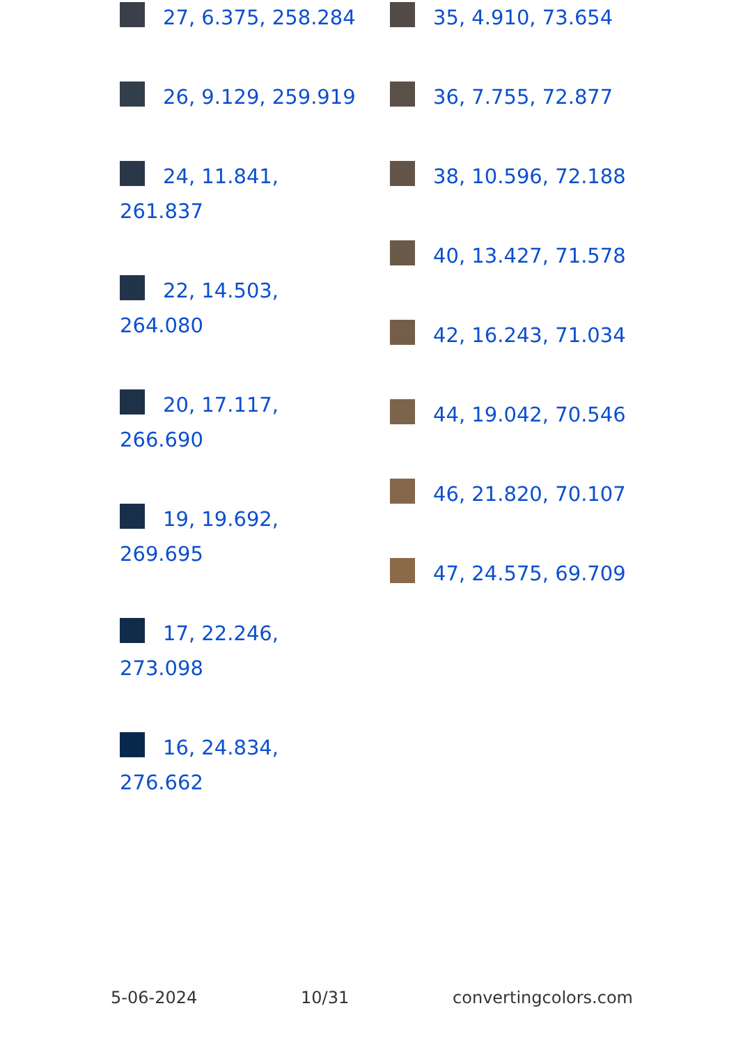27, 6.375, 258.284
26, 9.129, 259.919
24, 11.841, 261.837
22, 14.503, 264.080
20, 17.117, 266.690
19, 19.692, 269.695
17, 22.246, 273.098
16, 24.834, 276.662
35, 4.910, 73.654
36, 7.755, 72.877
38, 10.596, 72.188
40, 13.427, 71.578
42, 16.243, 71.034
44, 19.042, 70.546
46, 21.820, 70.107
47, 24.575, 69.709
5-06-2024 10/31 convertingcolors.com